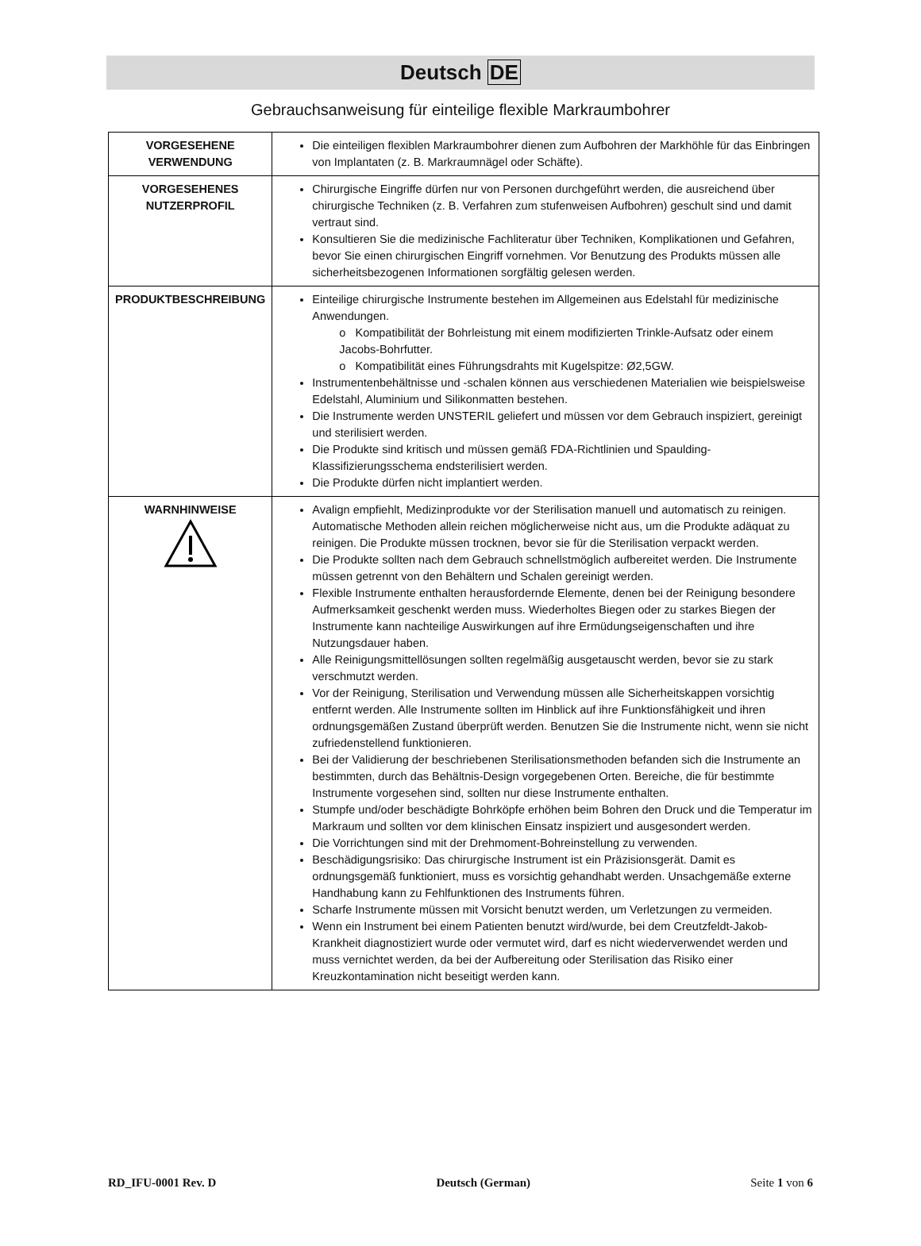Deutsch DE
Gebrauchsanweisung für einteilige flexible Markraumbohrer
| VORGESEHENE VERWENDUNG | Die einteiligen flexiblen Markraumbohrer dienen zum Aufbohren der Markhöhle für das Einbringen von Implantaten (z. B. Markraumnägel oder Schäfte). |
| VORGESEHENES NUTZERPROFIL | Chirurgische Eingriffe dürfen nur von Personen durchgeführt werden, die ausreichend über chirurgische Techniken (z. B. Verfahren zum stufenweisen Aufbohren) geschult sind und damit vertraut sind. Konsultieren Sie die medizinische Fachliteratur über Techniken, Komplikationen und Gefahren, bevor Sie einen chirurgischen Eingriff vornehmen. Vor Benutzung des Produkts müssen alle sicherheitsbezogenen Informationen sorgfältig gelesen werden. |
| PRODUKTBESCHREIBUNG | Einteilige chirurgische Instrumente bestehen im Allgemeinen aus Edelstahl für medizinische Anwendungen. o Kompatibilität der Bohrleistung mit einem modifizierten Trinkle-Aufsatz oder einem Jacobs-Bohrfutter. o Kompatibilität eines Führungsdrahts mit Kugelspitze: Ø2,5GW. Instrumentenbehältnisse und -schalen können aus verschiedenen Materialien wie beispielsweise Edelstahl, Aluminium und Silikonmatten bestehen. Die Instrumente werden UNSTERIL geliefert und müssen vor dem Gebrauch inspiziert, gereinigt und sterilisiert werden. Die Produkte sind kritisch und müssen gemäß FDA-Richtlinien und Spaulding-Klassifizierungsschema endsterilisiert werden. Die Produkte dürfen nicht implantiert werden. |
| WARNHINWEISE | Avalign empfiehlt, Medizinprodukte vor der Sterilisation manuell und automatisch zu reinigen. Automatische Methoden allein reichen möglicherweise nicht aus, um die Produkte adäquat zu reinigen. Die Produkte müssen trocknen, bevor sie für die Sterilisation verpackt werden. Die Produkte sollten nach dem Gebrauch schnellstmöglich aufbereitet werden. Die Instrumente müssen getrennt von den Behältern und Schalen gereinigt werden. Flexible Instrumente enthalten herausfordernde Elemente, denen bei der Reinigung besondere Aufmerksamkeit geschenkt werden muss. Wiederholtes Biegen oder zu starkes Biegen der Instrumente kann nachteilige Auswirkungen auf ihre Ermüdungseigenschaften und ihre Nutzungsdauer haben. Alle Reinigungsmittellösungen sollten regelmäßig ausgetauscht werden, bevor sie zu stark verschmutzt werden. Vor der Reinigung, Sterilisation und Verwendung müssen alle Sicherheitskappen vorsichtig entfernt werden. Alle Instrumente sollten im Hinblick auf ihre Funktionsfähigkeit und ihren ordnungsgemäßen Zustand überprüft werden. Benutzen Sie die Instrumente nicht, wenn sie nicht zufriedenstellend funktionieren. Bei der Validierung der beschriebenen Sterilisationsmethoden befanden sich die Instrumente an bestimmten, durch das Behältnis-Design vorgegebenen Orten. Bereiche, die für bestimmte Instrumente vorgesehen sind, sollten nur diese Instrumente enthalten. Stumpfe und/oder beschädigte Bohrköpfe erhöhen beim Bohren den Druck und die Temperatur im Markraum und sollten vor dem klinischen Einsatz inspiziert und ausgesondert werden. Die Vorrichtungen sind mit der Drehmoment-Bohreinstellung zu verwenden. Beschädigungsrisiko: Das chirurgische Instrument ist ein Präzisionsgerät. Damit es ordnungsgemäß funktioniert, muss es vorsichtig gehandhabt werden. Unsachgemäße externe Handhabung kann zu Fehlfunktionen des Instruments führen. Scharfe Instrumente müssen mit Vorsicht benutzt werden, um Verletzungen zu vermeiden. Wenn ein Instrument bei einem Patienten benutzt wird/wurde, bei dem Creutzfeldt-Jakob-Krankheit diagnostiziert wurde oder vermutet wird, darf es nicht wiederverwendet werden und muss vernichtet werden, da bei der Aufbereitung oder Sterilisation das Risiko einer Kreuzkontamination nicht beseitigt werden kann. |
RD_IFU-0001 Rev. D Deutsch (German) Seite 1 von 6